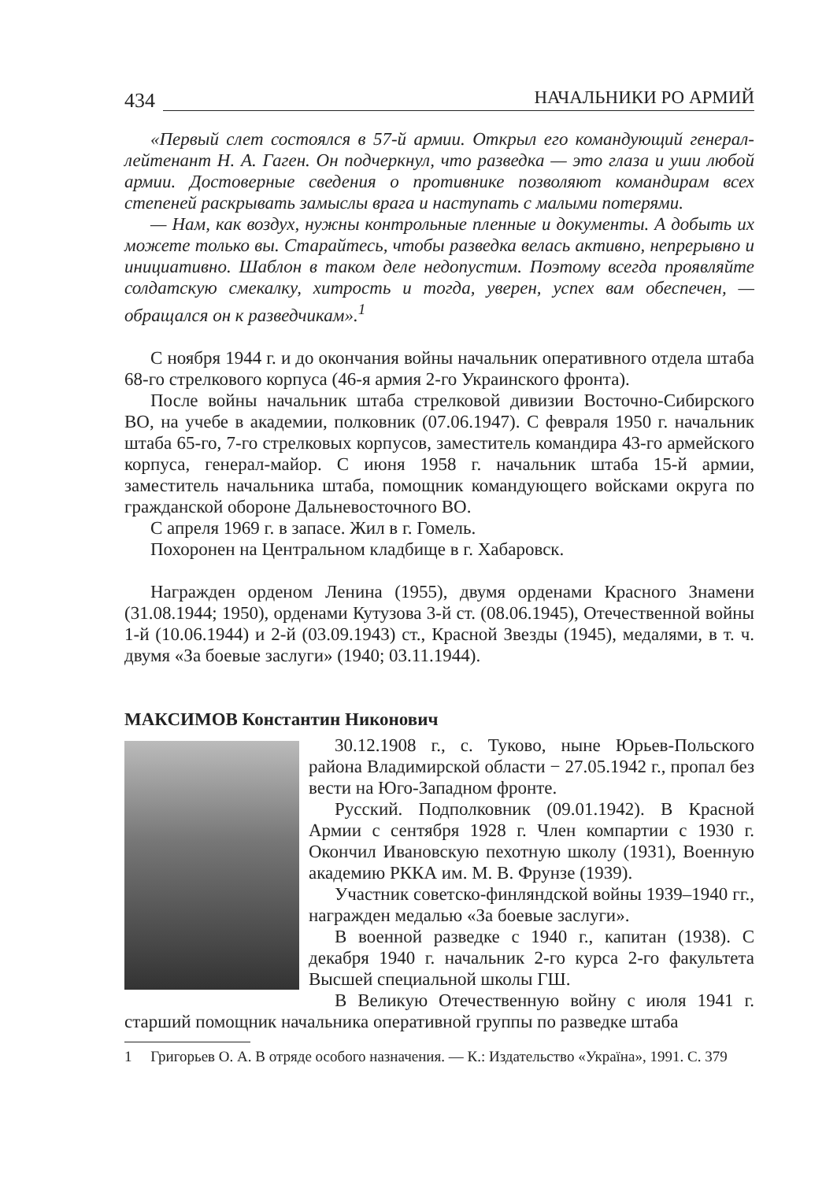434 НАЧАЛЬНИКИ РО АРМИЙ
«Первый слет состоялся в 57-й армии. Открыл его командующий генерал-лейтенант Н. А. Гаген. Он подчеркнул, что разведка — это глаза и уши любой армии. Достоверные сведения о противнике позволяют командирам всех степеней раскрывать замыслы врага и наступать с малыми потерями.
— Нам, как воздух, нужны контрольные пленные и документы. А добыть их можете только вы. Старайтесь, чтобы разведка велась активно, непрерывно и инициативно. Шаблон в таком деле недопустим. Поэтому всегда проявляйте солдатскую смекалку, хитрость и тогда, уверен, успех вам обеспечен, — обращался он к разведчикам».<sup>1</sup>
С ноября 1944 г. и до окончания войны начальник оперативного отдела штаба 68-го стрелкового корпуса (46-я армия 2-го Украинского фронта).
После войны начальник штаба стрелковой дивизии Восточно-Сибирского ВО, на учебе в академии, полковник (07.06.1947). С февраля 1950 г. начальник штаба 65-го, 7-го стрелковых корпусов, заместитель командира 43-го армейского корпуса, генерал-майор. С июня 1958 г. начальник штаба 15-й армии, заместитель начальника штаба, помощник командующего войсками округа по гражданской обороне Дальневосточного ВО.
С апреля 1969 г. в запасе. Жил в г. Гомель.
Похоронен на Центральном кладбище в г. Хабаровск.
Награжден орденом Ленина (1955), двумя орденами Красного Знамени (31.08.1944; 1950), орденами Кутузова 3-й ст. (08.06.1945), Отечественной войны 1-й (10.06.1944) и 2-й (03.09.1943) ст., Красной Звезды (1945), медалями, в т. ч. двумя «За боевые заслуги» (1940; 03.11.1944).
МАКСИМОВ Константин Никонович
30.12.1908 г., с. Туково, ныне Юрьев-Польского района Владимирской области − 27.05.1942 г., пропал без вести на Юго-Западном фронте.
Русский. Подполковник (09.01.1942). В Красной Армии с сентября 1928 г. Член компартии с 1930 г. Окончил Ивановскую пехотную школу (1931), Военную академию РККА им. М. В. Фрунзе (1939).
Участник советско-финляндской войны 1939–1940 гг., награжден медалью «За боевые заслуги».
В военной разведке с 1940 г., капитан (1938). С декабря 1940 г. начальник 2-го курса 2-го факультета Высшей специальной школы ГШ.
В Великую Отечественную войну с июля 1941 г. старший помощник начальника оперативной группы по разведке штаба
1 Григорьев О. А. В отряде особого назначения. — К.: Издательство «Україна», 1991. С. 379